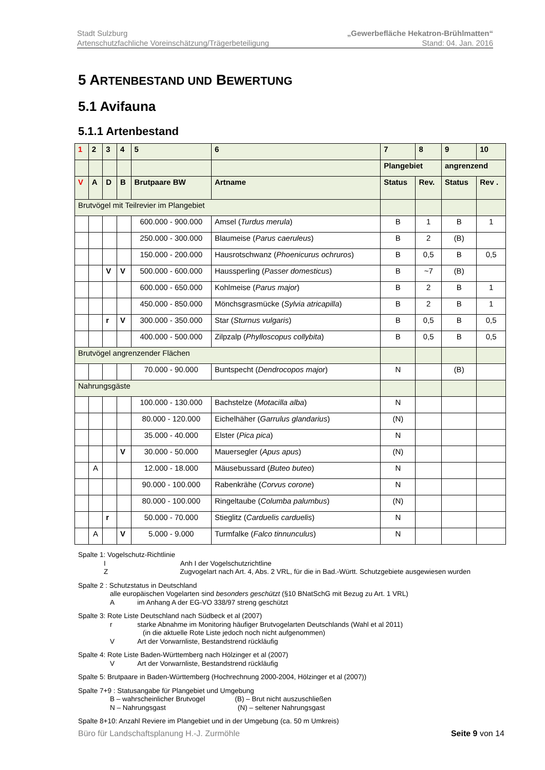„Gewerbefläche Hekatron-Brühlmatten“
Stand: 04. Jan. 2016
Stadt Sulzburg
Artenschutzfachliche Voreinschätzung/Trägerbeteiligung
5 ARTENBESTAND UND BEWERTUNG
5.1 Avifauna
5.1.1 Artenbestand
| 1 | 2 | 3 | 4 | 5 | 6 | 7 | 8 | 9 | 10 |
| --- | --- | --- | --- | --- | --- | --- | --- | --- | --- |
| | | | | | | Plangebiet | | angrenzend | |
| V | A | D | B | Brutpaare BW | Artname | Status | Rev. | Status | Rev . |
| Brutvögel mit Teilrevier im Plangebiet | | | | | | | | | |
| | | | | 600.000 - 900.000 | Amsel ( Turdus merula ) | B | 1 | B | 1 |
| | | | | 250.000 - 300.000 | Blaumeise ( Parus caeruleus ) | B | 2 | (B) | |
| | | | | 150.000 - 200.000 | Hausrotschwanz ( Phoenicurus ochruros ) | B | 0,5 | B | 0,5 |
| | | V | V | 500.000 - 600.000 | Haussperling ( Passer domesticus ) | B | ~7 | (B) | |
| | | | | 600.000 - 650.000 | Kohlmeise ( Parus major ) | B | 2 | B | 1 |
| | | | | 450.000 - 850.000 | Mönchsgrasmücke ( Sylvia atricapilla ) | B | 2 | B | 1 |
| | | r | V | 300.000 - 350.000 | Star ( Sturnus vulgaris ) | B | 0,5 | B | 0,5 |
| | | | | 400.000 - 500.000 | Zilpzalp ( Phylloscopus collybita ) | B | 0,5 | B | 0,5 |
| Brutvögel angrenzender Flächen | | | | | | | | | |
| | | | | 70.000 - 90.000 | Buntspecht ( Dendrocopos major ) | N | | (B) | |
| Nahrungsgäste | | | | | | | | | |
| | | | | 100.000 - 130.000 | Bachstelze ( Motacilla alba ) | N | | | |
| | | | | 80.000 - 120.000 | Eichelhäher ( Garrulus glandarius ) | (N) | | | |
| | | | | 35.000 - 40.000 | Elster ( Pica pica ) | N | | | |
| | | | V | 30.000 - 50.000 | Mauersegler ( Apus apus ) | (N) | | | |
| | A | | | 12.000 - 18.000 | Mäusebussard ( Buteo buteo ) | N | | | |
| | | | | 90.000 - 100.000 | Rabenkrähe ( Corvus corone ) | N | | | |
| | | | | 80.000 - 100.000 | Ringeltaube ( Columba palumbus ) | (N) | | | |
| | | r | | 50.000 - 70.000 | Stieglitz ( Carduelis carduelis ) | N | | | |
| | A | | V | 5.000 - 9.000 | Turmfalke ( Falco tinnunculus ) | N | | | |
Spalte 1: Vogelschutz-Richtlinie
I Anh I der Vogelschutzrichtline
Z Zugvogelart nach Art. 4, Abs. 2 VRL, für die in Bad.-Württ. Schutzgebiete ausgewiesen wurden
Spalte 2 : Schutzstatus in Deutschland
alle europäischen Vogelarten sind besonders geschützt (§10 BNatSchG mit Bezug zu Art. 1 VRL)
A im Anhang A der EG-VO 338/97 streng geschützt
Spalte 3: Rote Liste Deutschland nach Südbeck et al (2007)
r starke Abnahme im Monitoring häufiger Brutvogelarten Deutschlands (Wahl et al 2011)
(in die aktuelle Rote Liste jedoch noch nicht aufgenommen)
V Art der Vorwarnliste, Bestandstrend rückläufig
Spalte 4: Rote Liste Baden-Württemberg nach Hölzinger et al (2007)
V Art der Vorwarnliste, Bestandstrend rückläufig
Spalte 5: Brutpaare in Baden-Württemberg (Hochrechnung 2000-2004, Hölzinger et al (2007))
Spalte 7+9 : Statusangabe für Plangebiet und Umgebung
B – wahrscheinlicher Brutvogel (B) – Brut nicht auszuschließen
N – Nahrungsgast (N) – seltener Nahrungsgast
Spalte 8+10: Anzahl Reviere im Plangebiet und in der Umgebung (ca. 50 m Umkreis)
Seite 9 von 14 Büro für Landschaftsplanung H.-J. Zurmöhle